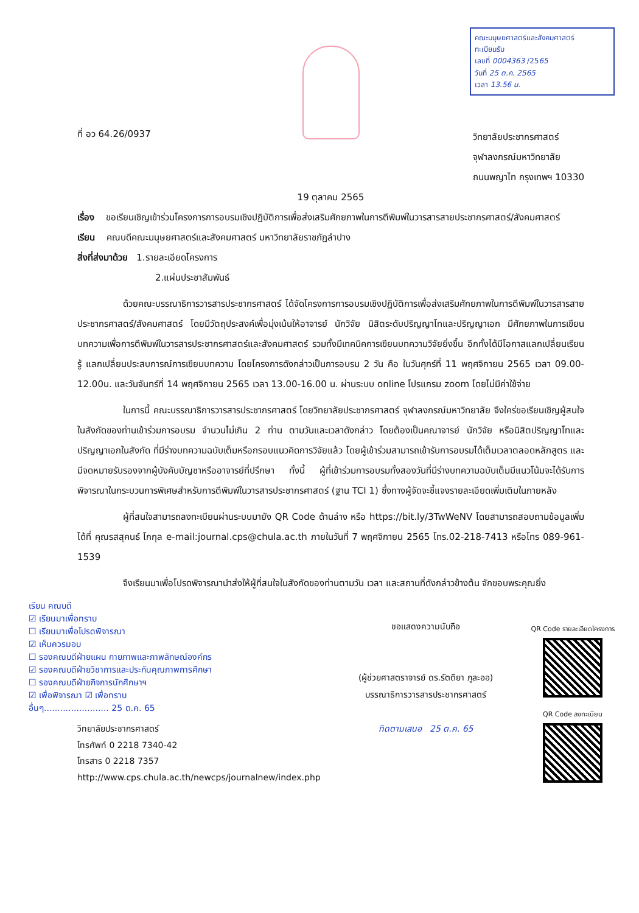คณะมนุษยศาสตร์และสังคมศาสตร์
ทะเบียนรับ
เลขที่ 0004363 /2565
วันที่ 25 ต.ค. 2565
เวลา 13.56 น.
ที่ อว 64.26/0937
วิทยาลัยประชากรศาสตร์
จุฬาลงกรณ์มหาวิทยาลัย
ถนนพญาไท กรุงเทพฯ 10330
19 ตุลาคม 2565
เรื่อง ขอเรียนเชิญเข้าร่วมโครงการการอบรมเชิงปฏิบัติการเพื่อส่งเสริมศักยภาพในการตีพิมพ์ในวารสารสายประชากรศาสตร์/สังคมศาสตร์
เรียน คณบดีคณะมนุษยศาสตร์และสังคมศาสตร์ มหาวิทยาลัยราชภัฏลำปาง
สิ่งที่ส่งมาด้วย 1.รายละเอียดโครงการ
2.แผ่นประชาสัมพันธ์
ด้วยคณะบรรณาธิการวารสารประชากรศาสตร์ ได้จัดโครงการการอบรมเชิงปฏิบัติการเพื่อส่งเสริมศักยภาพในการตีพิมพ์ในวารสารสายประชากรศาสตร์/สังคมศาสตร์ โดยมีวัตถุประสงค์เพื่อมุ่งเน้นให้อาจารย์ นักวิจัย นิสิตระดับปริญญาโทและปริญญาเอก มีศักยภาพในการเขียนบทความเพื่อการตีพิมพ์ในวารสารประชากรศาสตร์และสังคมศาสตร์ รวมทั้งมีเทคนิคการเขียนบทความวิจัยยิ่งขึ้น อีกทั้งได้มีโอกาสแลกเปลี่ยนเรียนรู้ แลกเปลี่ยนประสบการณ์การเขียนบทความ โดยโครงการดังกล่าวเป็นการอบรม 2 วัน คือ ในวันศุกร์ที่ 11 พฤศจิกายน 2565 เวลา 09.00-12.00น. และวันจันทร์ที่ 14 พฤศจิกายน 2565 เวลา 13.00-16.00 น. ผ่านระบบ online โปรแกรม zoom โดยไม่มีค่าใช้จ่าย
ในการนี้ คณะบรรณาธิการวารสารประชากรศาสตร์ โดยวิทยาลัยประชากรศาสตร์ จุฬาลงกรณ์มหาวิทยาลัย จึงใคร่ขอเรียนเชิญผู้สนใจในสังกัดของท่านเข้าร่วมการอบรม จำนวนไม่เกิน 2 ท่าน ตามวันและเวลาดังกล่าว โดยต้องเป็นคณาจารย์ นักวิจัย หรือนิสิตปริญญาโทและปริญญาเอกในสังกัด ที่มีร่างบทความฉบับเต็มหรือกรอบแนวคิดการวิจัยแล้ว โดยผู้เข้าร่วมสามารถเข้ารับการอบรมได้เต็มเวลาตลอดหลักสูตร และมีจดหมายรับรองจากผู้บังคับบัญชาหรืออาจารย์ที่ปรึกษา ทั้งนี้ ผู้ที่เข้าร่วมการอบรมทั้งสองวันที่มีร่างบทความฉบับเต็มมีแนวโน้มจะได้รับการพิจารณาในกระบวนการพิเศษสำหรับการตีพิมพ์ในวารสารประชากรศาสตร์ (ฐาน TCI 1) ซึ่งทางผู้จัดจะชี้แจงรายละเอียดเพิ่มเติมในภายหลัง
ผู้ที่สนใจสามารถลงทะเบียนผ่านระบบมายัง QR Code ด้านล่าง หรือ https://bit.ly/3TwWeNV โดยสามารถสอบถามข้อมูลเพิ่มได้ที่ คุณรสสุคนธ์ โกกุล e-mail:journal.cps@chula.ac.th ภายในวันที่ 7 พฤศจิกายน 2565 โทร.02-218-7413 หรือโทร 089-961-1539
จึงเรียนมาเพื่อโปรดพิจารณานำส่งให้ผู้ที่สนใจในสังกัดของท่านตามวัน เวลา และสถานที่ดังกล่าวข้างต้น จักขอบพระคุณยิ่ง
เรียน คณบดี
☑ เรียนมาเพื่อทราบ
☐ เรียนมาเพื่อโปรดพิจารณา
☑ เห็นควรมอบ
☐ รองคณบดีฝ่ายแผน กายภาพและภาพลักษณ์องค์กร
☑ รองคณบดีฝ่ายวิชาการและประกันคุณภาพการศึกษา
☐ รองคณบดีฝ่ายกิจการนักศึกษาฯ
☑ เพื่อพิจารณา ☑ เพื่อทราบ
อื่นๆ........................ 25 ต.ค. 65
วิทยาลัยประชากรศาสตร์
โทรศัพท์ 0 2218 7340-42
โทรสาร 0 2218 7357
http://www.cps.chula.ac.th/newcps/journalnew/index.php
ขอแสดงความนับถือ
(ผู้ช่วยศาสตราจารย์ ดร.รัตติยา ภูละออ)
บรรณาธิการวารสารประชากรศาสตร์
ทิดตามเสนอ 25 ต.ค. 65
QR Code รายละเอียดโครงการ
QR Code ลงทะเบียน